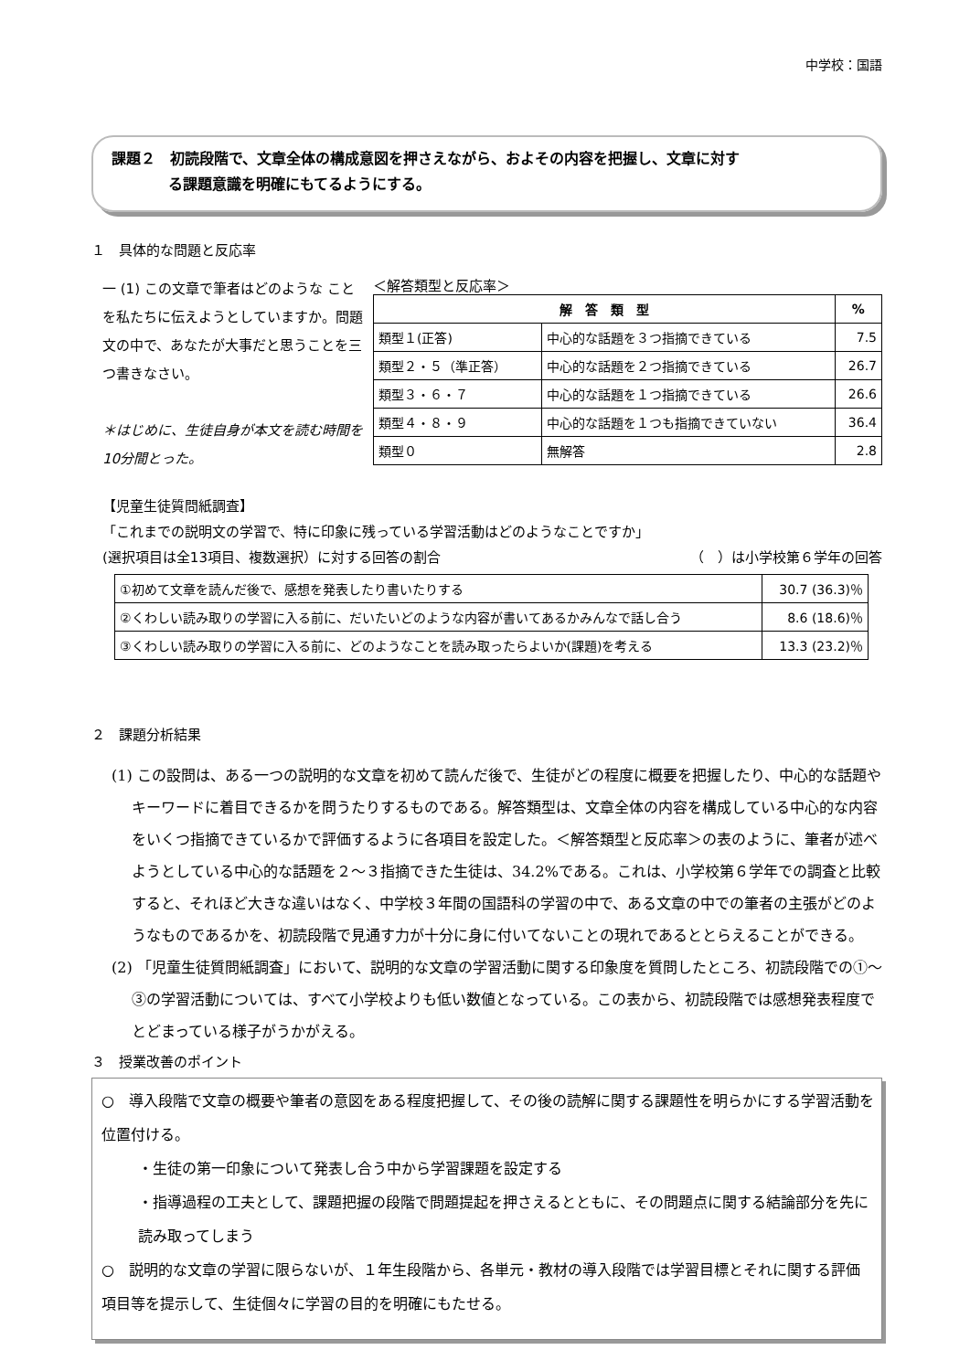中学校：国語
課題２　初読段階で、文章全体の構成意図を押さえながら、およその内容を把握し、文章に対す
る課題意識を明確にもてるようにする。
１　具体的な問題と反応率
一 (1) この文章で筆者はどのような ことを私たちに伝えようとしていますか。問題文の中で、あなたが大事だと思うことを三つ書きなさい。
＊はじめに、生徒自身が本文を読む時間を10分間とった。
＜解答類型と反応率＞
| 解 答 類 型 | | % |
| --- | --- | --- |
| 類型１(正答) | 中心的な話題を３つ指摘できている | 7.5 |
| 類型２・５（準正答） | 中心的な話題を２つ指摘できている | 26.7 |
| 類型３・６・７ | 中心的な話題を１つ指摘できている | 26.6 |
| 類型４・８・９ | 中心的な話題を１つも指摘できていない | 36.4 |
| 類型０ | 無解答 | 2.8 |
【児童生徒質問紙調査】
「これまでの説明文の学習で、特に印象に残っている学習活動はどのようなことですか」
(選択項目は全13項目、複数選択）に対する回答の割合 （　）は小学校第６学年の回答
| ①初めて文章を読んだ後で、感想を発表したり書いたりする | 30.7 (36.3)％ |
| ②くわしい読み取りの学習に入る前に、だいたいどのような内容が書いてあるかみんなで話し合う | 8.6 (18.6)％ |
| ③くわしい読み取りの学習に入る前に、どのようなことを読み取ったらよいか(課題)を考える | 13.3 (23.2)％ |
２　課題分析結果
(1) この設問は、ある一つの説明的な文章を初めて読んだ後で、生徒がどの程度に概要を把握したり、中心的な話題やキーワードに着目できるかを問うたりするものである。解答類型は、文章全体の内容を構成している中心的な内容をいくつ指摘できているかで評価するように各項目を設定した。＜解答類型と反応率＞の表のように、筆者が述べようとしている中心的な話題を２～３指摘できた生徒は、34.2%である。これは、小学校第６学年での調査と比較すると、それほど大きな違いはなく、中学校３年間の国語科の学習の中で、ある文章の中での筆者の主張がどのようなものであるかを、初読段階で見通す力が十分に身に付いてないことの現れであるととらえることができる。
(2) 「児童生徒質問紙調査」において、説明的な文章の学習活動に関する印象度を質問したところ、初読段階での①～③の学習活動については、すべて小学校よりも低い数値となっている。この表から、初読段階では感想発表程度でとどまっている様子がうかがえる。
３　授業改善のポイント
○　導入段階で文章の概要や筆者の意図をある程度把握して、その後の読解に関する課題性を明らかにする学習活動を位置付ける。
・生徒の第一印象について発表し合う中から学習課題を設定する
・指導過程の工夫として、課題把握の段階で問題提起を押さえるとともに、その問題点に関する結論部分を先に読み取ってしまう
○　説明的な文章の学習に限らないが、１年生段階から、各単元・教材の導入段階では学習目標とそれに関する評価項目等を提示して、生徒個々に学習の目的を明確にもたせる。